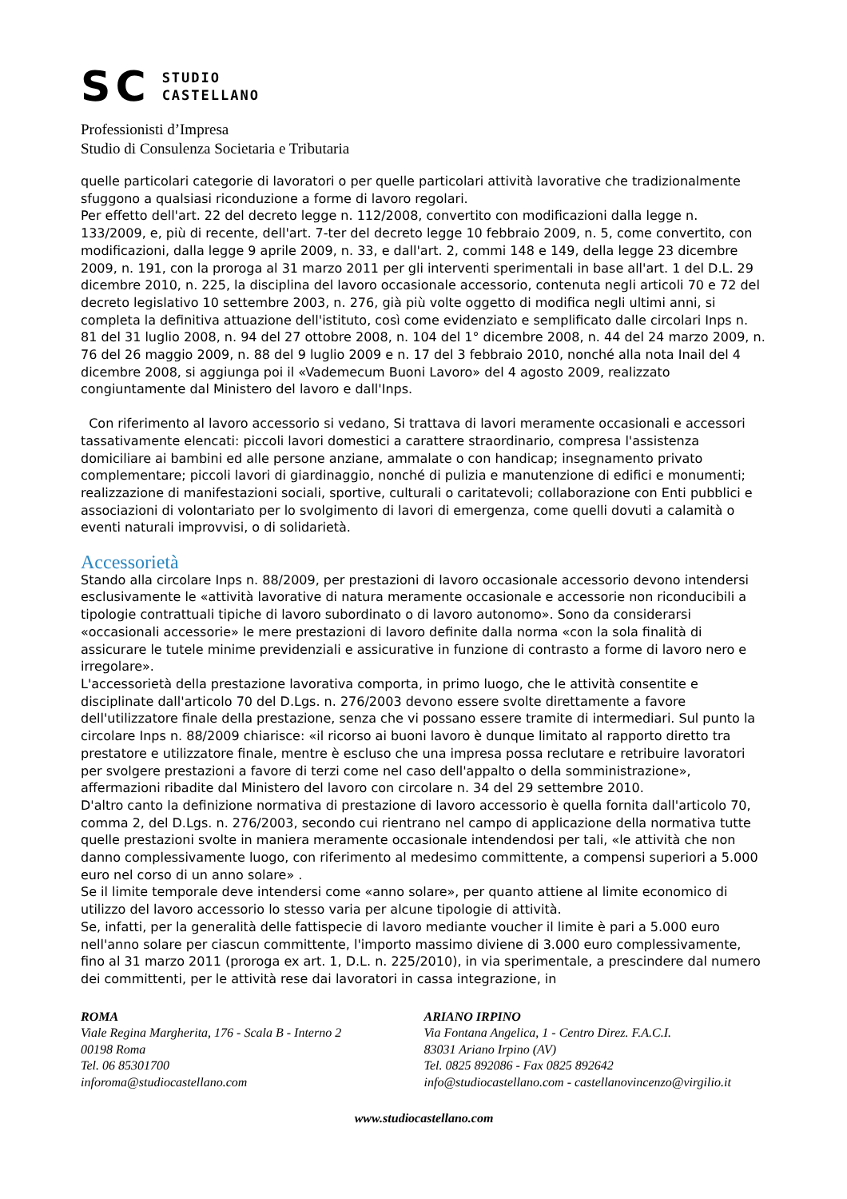SC
STUDIO
CASTELLANO
Professionisti d’Impresa
Studio di Consulenza Societaria e Tributaria
quelle particolari categorie di lavoratori o per quelle particolari attività lavorative che tradizionalmente sfuggono a qualsiasi riconduzione a forme di lavoro regolari.
Per effetto dell'art. 22 del decreto legge n. 112/2008, convertito con modificazioni dalla legge n. 133/2009, e, più di recente, dell'art. 7-ter del decreto legge 10 febbraio 2009, n. 5, come convertito, con modificazioni, dalla legge 9 aprile 2009, n. 33, e dall'art. 2, commi 148 e 149, della legge 23 dicembre 2009, n. 191, con la proroga al 31 marzo 2011 per gli interventi sperimentali in base all'art. 1 del D.L. 29 dicembre 2010, n. 225, la disciplina del lavoro occasionale accessorio, contenuta negli articoli 70 e 72 del decreto legislativo 10 settembre 2003, n. 276, già più volte oggetto di modifica negli ultimi anni, si completa la definitiva attuazione dell'istituto, così come evidenziato e semplificato dalle circolari Inps n. 81 del 31 luglio 2008, n. 94 del 27 ottobre 2008, n. 104 del 1° dicembre 2008, n. 44 del 24 marzo 2009, n. 76 del 26 maggio 2009, n. 88 del 9 luglio 2009 e n. 17 del 3 febbraio 2010, nonché alla nota Inail del 4 dicembre 2008, si aggiunga poi il «Vademecum Buoni Lavoro» del 4 agosto 2009, realizzato congiuntamente dal Ministero del lavoro e dall'Inps.
Con riferimento al lavoro accessorio si vedano, Si trattava di lavori meramente occasionali e accessori tassativamente elencati: piccoli lavori domestici a carattere straordinario, compresa l'assistenza domiciliare ai bambini ed alle persone anziane, ammalate o con handicap; insegnamento privato complementare; piccoli lavori di giardinaggio, nonché di pulizia e manutenzione di edifici e monumenti; realizzazione di manifestazioni sociali, sportive, culturali o caritatevoli; collaborazione con Enti pubblici e associazioni di volontariato per lo svolgimento di lavori di emergenza, come quelli dovuti a calamità o eventi naturali improvvisi, o di solidarietà.
Accessorietà
Stando alla circolare Inps n. 88/2009, per prestazioni di lavoro occasionale accessorio devono intendersi esclusivamente le «attività lavorative di natura meramente occasionale e accessorie non riconducibili a tipologie contrattuali tipiche di lavoro subordinato o di lavoro autonomo». Sono da considerarsi «occasionali accessorie» le mere prestazioni di lavoro definite dalla norma «con la sola finalità di assicurare le tutele minime previdenziali e assicurative in funzione di contrasto a forme di lavoro nero e irregolare».
L'accessorietà della prestazione lavorativa comporta, in primo luogo, che le attività consentite e disciplinate dall'articolo 70 del D.Lgs. n. 276/2003 devono essere svolte direttamente a favore dell'utilizzatore finale della prestazione, senza che vi possano essere tramite di intermediari. Sul punto la circolare Inps n. 88/2009 chiarisce: «il ricorso ai buoni lavoro è dunque limitato al rapporto diretto tra prestatore e utilizzatore finale, mentre è escluso che una impresa possa reclutare e retribuire lavoratori per svolgere prestazioni a favore di terzi come nel caso dell'appalto o della somministrazione», affermazioni ribadite dal Ministero del lavoro con circolare n. 34 del 29 settembre 2010.
D'altro canto la definizione normativa di prestazione di lavoro accessorio è quella fornita dall'articolo 70, comma 2, del D.Lgs. n. 276/2003, secondo cui rientrano nel campo di applicazione della normativa tutte quelle prestazioni svolte in maniera meramente occasionale intendendosi per tali, «le attività che non danno complessivamente luogo, con riferimento al medesimo committente, a compensi superiori a 5.000 euro nel corso di un anno solare» .
Se il limite temporale deve intendersi come «anno solare», per quanto attiene al limite economico di utilizzo del lavoro accessorio lo stesso varia per alcune tipologie di attività.
Se, infatti, per la generalità delle fattispecie di lavoro mediante voucher il limite è pari a 5.000 euro nell'anno solare per ciascun committente, l'importo massimo diviene di 3.000 euro complessivamente, fino al 31 marzo 2011 (proroga ex art. 1, D.L. n. 225/2010), in via sperimentale, a prescindere dal numero dei committenti, per le attività rese dai lavoratori in cassa integrazione, in
ROMA
Viale Regina Margherita, 176 - Scala B - Interno 2
00198 Roma
Tel. 06 85301700
inforoma@studiocastellano.com
ARIANO IRPINO
Via Fontana Angelica, 1 - Centro Direz. F.A.C.I.
83031 Ariano Irpino (AV)
Tel. 0825 892086 - Fax 0825 892642
info@studiocastellano.com - castellanovincenzo@virgilio.it
www.studiocastellano.com